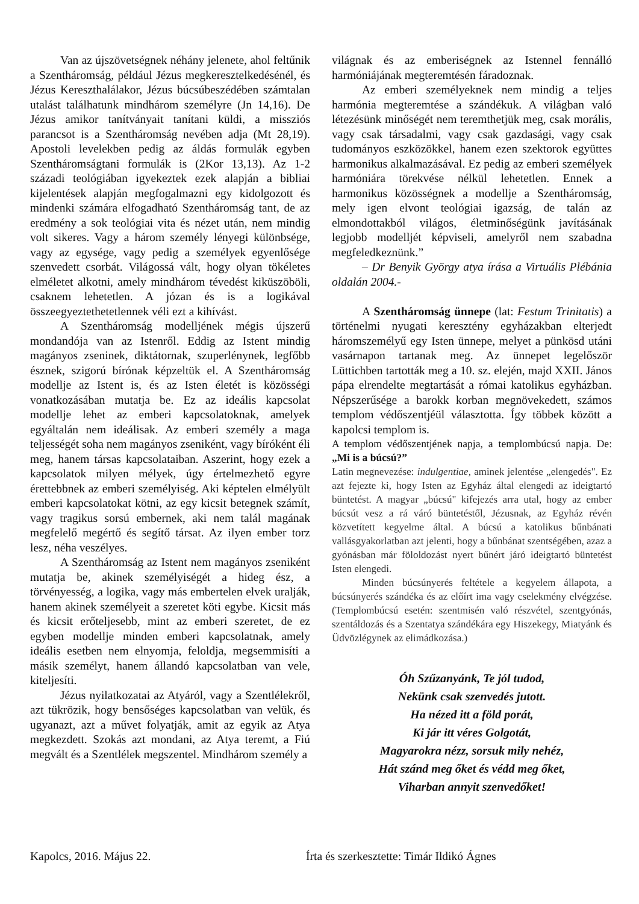Van az újszövetségnek néhány jelenete, ahol feltűnik a Szentháromság, például Jézus megkeresztelkedésénél, és Jézus Kereszthalálakor, Jézus búcsúbeszédében számtalan utalást találhatunk mindhárom személyre (Jn 14,16). De Jézus amikor tanítványait tanítani küldi, a missziós parancsot is a Szentháromság nevében adja (Mt 28,19). Apostoli levelekben pedig az áldás formulák egyben Szentháromságtani formulák is (2Kor 13,13). Az 1-2 századi teológiában igyekeztek ezek alapján a bibliai kijelentések alapján megfogalmazni egy kidolgozott és mindenki számára elfogadható Szentháromság tant, de az eredmény a sok teológiai vita és nézet után, nem mindig volt sikeres. Vagy a három személy lényegi különbsége, vagy az egysége, vagy pedig a személyek egyenlősége szenvedett csorbát. Világossá vált, hogy olyan tökéletes elméletet alkotni, amely mindhárom tévedést kiküszöböli, csaknem lehetetlen. A józan és is a logikával összeegyeztethetetlennek véli ezt a kihívást.
A Szentháromság modelljének mégis újszerű mondandója van az Istenről. Eddig az Istent mindig magányos zseninek, diktátornak, szuperlénynek, legfőbb észnek, szigorú bírónak képzeltük el. A Szentháromság modellje az Istent is, és az Isten életét is közösségi vonatkozásában mutatja be. Ez az ideális kapcsolat modellje lehet az emberi kapcsolatoknak, amelyek egyáltalán nem ideálisak. Az emberi személy a maga teljességét soha nem magányos zseniként, vagy bíróként éli meg, hanem társas kapcsolataiban. Aszerint, hogy ezek a kapcsolatok milyen mélyek, úgy értelmezhető egyre érettebbnek az emberi személyiség. Aki képtelen elmélyült emberi kapcsolatokat kötni, az egy kicsit betegnek számít, vagy tragikus sorsú embernek, aki nem talál magának megfelelő megértő és segítő társat. Az ilyen ember torz lesz, néha veszélyes.
A Szentháromság az Istent nem magányos zseniként mutatja be, akinek személyiségét a hideg ész, a törvényesség, a logika, vagy más embertelen elvek uralják, hanem akinek személyeit a szeretet köti egybe. Kicsit más és kicsit erőteljesebb, mint az emberi szeretet, de ez egyben modellje minden emberi kapcsolatnak, amely ideális esetben nem elnyomja, feloldja, megsemmisíti a másik személyt, hanem állandó kapcsolatban van vele, kiteljesíti.
Jézus nyilatkozatai az Atyáról, vagy a Szentlélekről, azt tükrözik, hogy bensőséges kapcsolatban van velük, és ugyanazt, azt a művet folyatják, amit az egyik az Atya megkezdett. Szokás azt mondani, az Atya teremt, a Fiú megvált és a Szentlélek megszentel. Mindhárom személy a
világnak és az emberiségnek az Istennel fennálló harmóniájának megteremtésén fáradoznak.
Az emberi személyeknek nem mindig a teljes harmónia megteremtése a szándékuk. A világban való létezésünk minőségét nem teremthetjük meg, csak morális, vagy csak társadalmi, vagy csak gazdasági, vagy csak tudományos eszközökkel, hanem ezen szektorok együttes harmonikus alkalmazásával. Ez pedig az emberi személyek harmóniára törekvése nélkül lehetetlen. Ennek a harmonikus közösségnek a modellje a Szentháromság, mely igen elvont teológiai igazság, de talán az elmondottakból világos, életminőségünk javításának legjobb modelljét képviseli, amelyről nem szabadna megfeledkeznünk.”
– Dr Benyik György atya írása a Virtuális Plébánia oldalán 2004.-
A Szentháromság ünnepe (lat: Festum Trinitatis) a történelmi nyugati keresztény egyházakban elterjedt háromszemélyű egy Isten ünnepe, melyet a pünkösd utáni vasárnapon tartanak meg. Az ünnepet legelőször Lüttichben tartották meg a 10. sz. elején, majd XXII. János pápa elrendelte megtartását a római katolikus egyházban. Népszerűsége a barokk korban megnövekedett, számos templom védőszentjéül választotta. Így többek között a kapolcsi templom is.
A templom védőszentjének napja, a templombúcsú napja. De: „Mi is a búcsú?”
Latin megnevezése: indulgentiae, aminek jelentése „elengedés". Ez azt fejezte ki, hogy Isten az Egyház által elengedi az ideigtartó büntetést. A magyar „búcsú" kifejezés arra utal, hogy az ember búcsút vesz a rá váró büntetéstől, Jézusnak, az Egyház révén közvetített kegyelme által. A búcsú a katolikus bűnbánati vallásgyakorlatban azt jelenti, hogy a bűnbánat szentségében, azaz a gyónásban már föloldozást nyert bűnért járó ideigtartó büntetést Isten elengedi.
Minden búcsúnyerés feltétele a kegyelem állapota, a búcsúnyerés szándéka és az előírt ima vagy cselekmény elvégzése. (Templombúcsú esetén: szentmisén való részvétel, szentgyónás, szentáldozás és a Szentatya szándékára egy Hiszekegy, Miatyánk és Üdvözlégynek az elimádkozása.)
Óh Szűzanyánk, Te jól tudod,
Nekünk csak szenvedés jutott.
Ha nézed itt a föld porát,
Ki jár itt véres Golgotát,
Magyarokra nézz, sorsuk mily nehéz,
Hát szánd meg őket és védd meg őket,
Viharban annyit szenvedőket!
Kapolcs, 2016. Május 22. Írta és szerkesztette: Timár Ildikó Ágnes